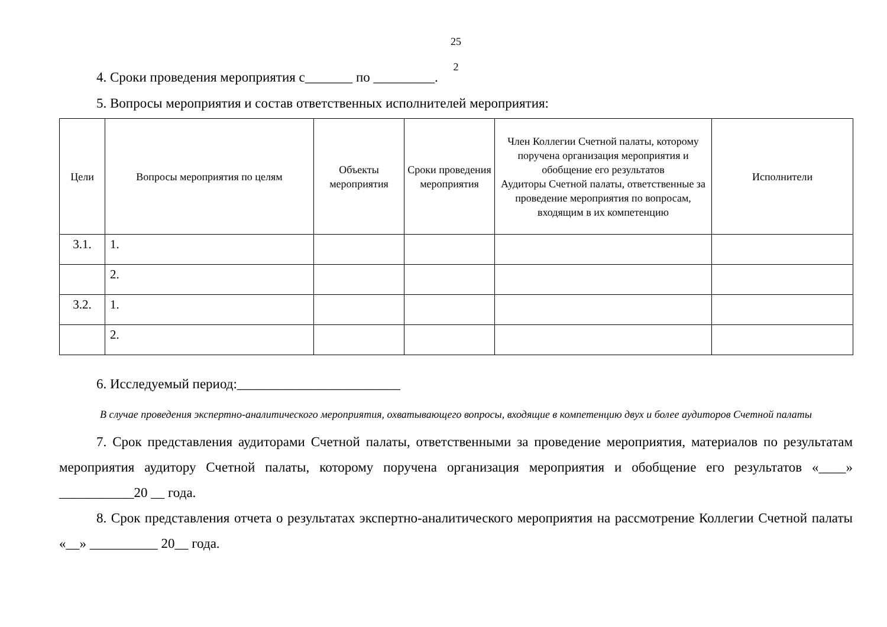25
2
4. Сроки проведения мероприятия с_______ по _________.
5. Вопросы мероприятия и состав ответственных исполнителей мероприятия:
| Цели | Вопросы мероприятия по целям | Объекты мероприятия | Сроки проведения мероприятия | Член Коллегии Счетной палаты, которому поручена организация мероприятия и обобщение его результатов Аудиторы Счетной палаты, ответственные за проведение мероприятия по вопросам, входящим в их компетенцию | Исполнители |
| --- | --- | --- | --- | --- | --- |
| 3.1. | 1. | | | | |
| | 2. | | | | |
| 3.2. | 1. | | | | |
| | 2. | | | | |
6. Исследуемый период:________________________
В случае проведения экспертно-аналитического мероприятия, охватывающего вопросы, входящие в компетенцию двух и более аудиторов Счетной палаты
7. Срок представления аудиторами Счетной палаты, ответственными за проведение мероприятия, материалов по результатам мероприятия аудитору Счетной палаты, которому поручена организация мероприятия и обобщение его результатов «____» ___________20 __ года.
8. Срок представления отчета о результатах экспертно-аналитического мероприятия на рассмотрение Коллегии Счетной палаты «__» __________ 20__ года.